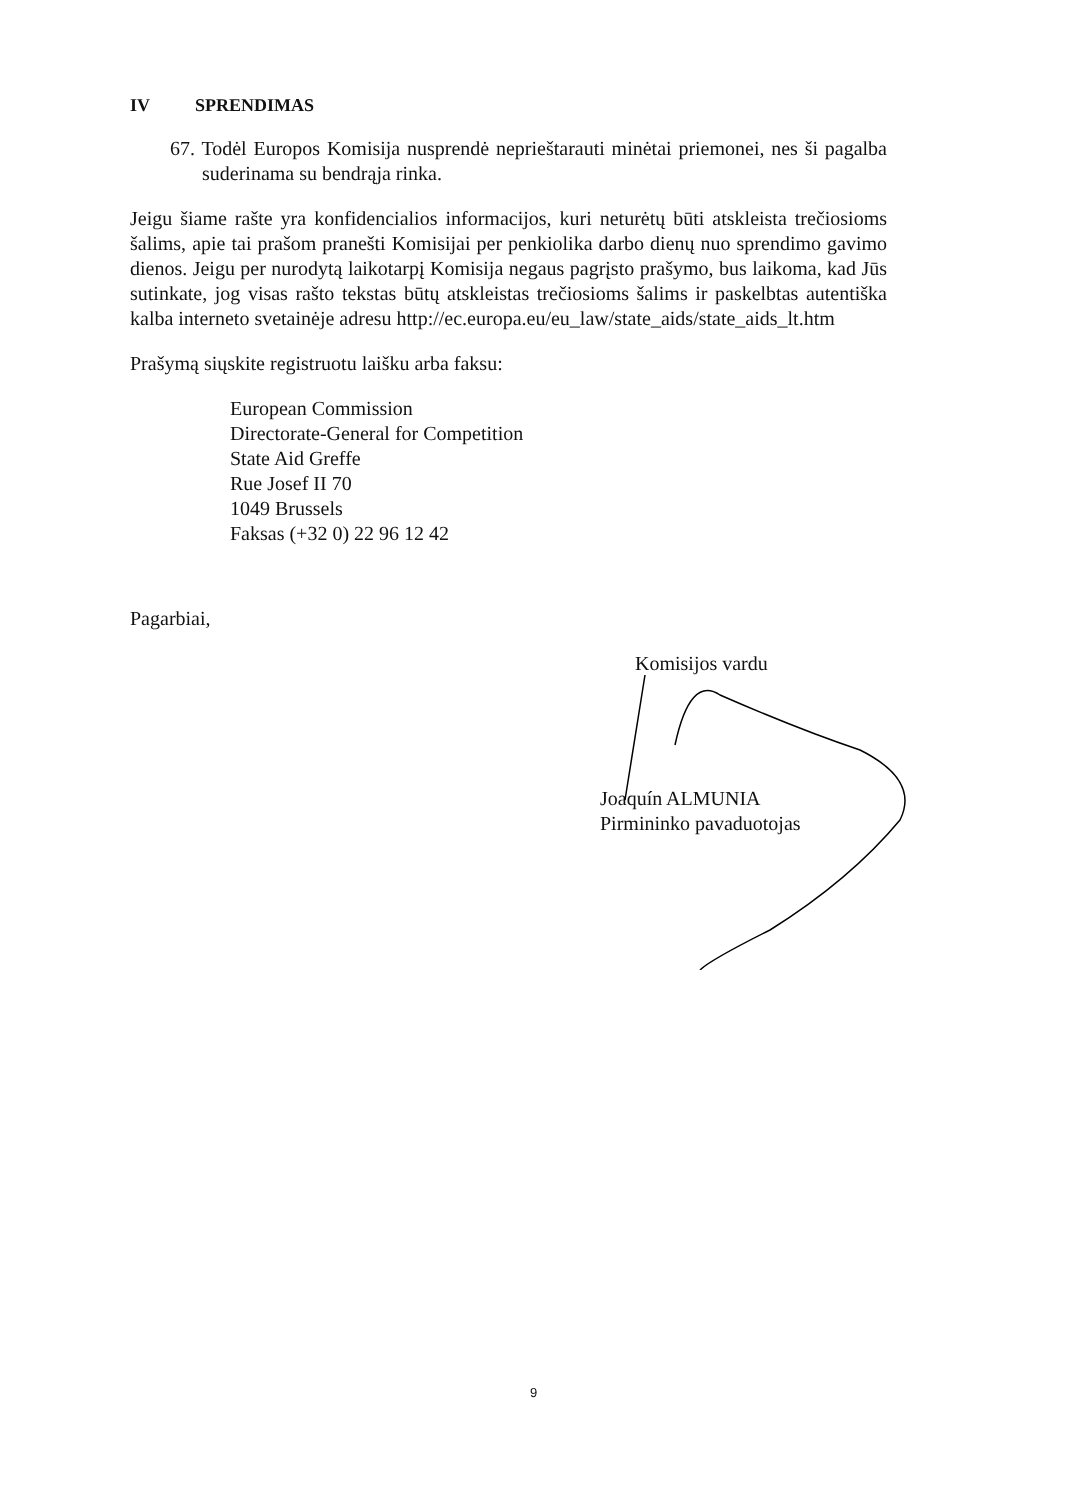IV SPRENDIMAS
67. Todėl Europos Komisija nusprendė neprieštarauti minėtai priemonei, nes ši pagalba suderinama su bendrąja rinka.
Jeigu šiame rašte yra konfidencialios informacijos, kuri neturėtų būti atskleista trečiosioms šalims, apie tai prašom pranešti Komisijai per penkiolika darbo dienų nuo sprendimo gavimo dienos. Jeigu per nurodytą laikotarpį Komisija negaus pagrįsto prašymo, bus laikoma, kad Jūs sutinkate, jog visas rašto tekstas būtų atskleistas trečiosioms šalims ir paskelbtas autentiška kalba interneto svetainėje adresu http://ec.europa.eu/eu_law/state_aids/state_aids_lt.htm
Prašymą siųskite registruotu laišku arba faksu:
European Commission
Directorate-General for Competition
State Aid Greffe
Rue Josef II 70
1049 Brussels
Faksas (+32 0) 22 96 12 42
Pagarbiai,
Komisijos vardu
Joaquín ALMUNIA
Pirmininko pavaduotojas
9